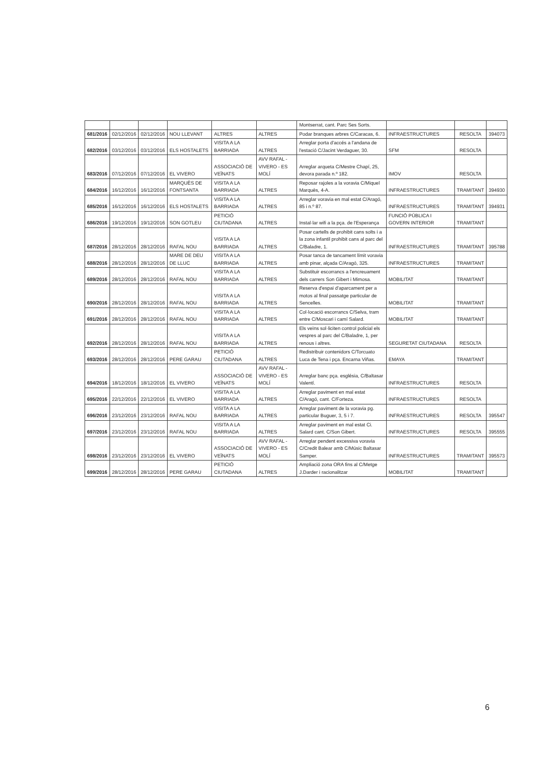| | | | | | | Montserrat, cant. Parc Ses Sorts. | | | |
| 681/2016 | 02/12/2016 | 02/12/2016 | NOU LLEVANT | ALTRES | ALTRES | Podar branques arbres C/Caracas, 6. | INFRAESTRUCTURES | RESOLTA | 394073 |
| 682/2016 | 03/12/2016 | 03/12/2016 | ELS HOSTALETS | VISITA A LA BARRIADA | ALTRES | Arreglar porta d'accés a l'andana de l'estació C/Jacint Verdaguer, 30. | SFM | RESOLTA | |
| 683/2016 | 07/12/2016 | 07/12/2016 | EL VIVERO | ASSOCIACIÓ DE VEÏNATS | AVV RAFAL - VIVERO - ES MOLÍ | Arreglar arqueta C/Mestre Chapí, 25, devora parada n.º 182. | IMOV | RESOLTA | |
| 684/2016 | 16/12/2016 | 16/12/2016 | MARQUÈS DE FONTSANTA | VISITA A LA BARRIADA | ALTRES | Reposar rajoles a la voravia C/Miquel Marquès, 4-A. | INFRAESTRUCTURES | TRAMITANT | 394930 |
| 685/2016 | 16/12/2016 | 16/12/2016 | ELS HOSTALETS | VISITA A LA BARRIADA | ALTRES | Arreglar voravia en mal estat C/Aragó, 85 i n.º 87. | INFRAESTRUCTURES | TRAMITANT | 394931 |
| 686/2016 | 19/12/2016 | 19/12/2016 | SON GOTLEU | PETICIÓ CIUTADANA | ALTRES | Instal·lar wifi a la pça. de l'Esperança | FUNCIÓ PÚBLICA I GOVERN INTERIOR | TRAMITANT | |
| 687/2016 | 28/12/2016 | 28/12/2016 | RAFAL NOU | VISITA A LA BARRIADA | ALTRES | Posar cartells de prohibit cans solts i a la zona infantil prohibit cans al parc del C/Baladre, 1. | INFRAESTRUCTURES | TRAMITANT | 395788 |
| 688/2016 | 28/12/2016 | 28/12/2016 | MARE DE DEU DE LLUC | VISITA A LA BARRIADA | ALTRES | Posar tanca de tancament límit voravia amb pinar, alçada C/Aragó, 325. | INFRAESTRUCTURES | TRAMITANT | |
| 689/2016 | 28/12/2016 | 28/12/2016 | RAFAL NOU | VISITA A LA BARRIADA | ALTRES | Substituir escorrancs a l'encreuament dels carrers Son Gibert i Mimosa. | MOBILITAT | TRAMITANT | |
| 690/2016 | 28/12/2016 | 28/12/2016 | RAFAL NOU | VISITA A LA BARRIADA | ALTRES | Reserva d'espai d'aparcament per a motos al final passatge particular de Sencelles. | MOBILITAT | TRAMITANT | |
| 691/2016 | 28/12/2016 | 28/12/2016 | RAFAL NOU | VISITA A LA BARRIADA | ALTRES | Col·locació escorrancs C/Selva, tram entre C/Moscari i camí Salard. | MOBILITAT | TRAMITANT | |
| 692/2016 | 28/12/2016 | 28/12/2016 | RAFAL NOU | VISITA A LA BARRIADA | ALTRES | Els veïns sol·liciten control policial els vespres al parc del C/Baladre, 1, per renous i altres. | SEGURETAT CIUTADANA | RESOLTA | |
| 693/2016 | 28/12/2016 | 28/12/2016 | PERE GARAU | PETICIÓ CIUTADANA | ALTRES | Redistribuir contenidors C/Torcuato Luca de Tena i pça. Encarna Viñas. | EMAYA | TRAMITANT | |
| 694/2016 | 18/12/2016 | 18/12/2016 | EL VIVERO | ASSOCIACIÓ DE VEÏNATS | AVV RAFAL - VIVERO - ES MOLÍ | Arreglar banc pça. església, C/Baltasar Valentí. | INFRAESTRUCTURES | RESOLTA | |
| 695/2016 | 22/12/2016 | 22/12/2016 | EL VIVERO | VISITA A LA BARRIADA | ALTRES | Arreglar paviment en mal estat C/Aragó, cant. C/Forteza. | INFRAESTRUCTURES | RESOLTA | |
| 696/2016 | 23/12/2016 | 23/12/2016 | RAFAL NOU | VISITA A LA BARRIADA | ALTRES | Arreglar paviment de la voravia pg. particular Buguer, 3, 5 i 7. | INFRAESTRUCTURES | RESOLTA | 395547 |
| 697/2016 | 23/12/2016 | 23/12/2016 | RAFAL NOU | VISITA A LA BARRIADA | ALTRES | Arreglar paviment en mal estat Ci. Salard cant. C/Son Gibert. | INFRAESTRUCTURES | RESOLTA | 395555 |
| 698/2016 | 23/12/2016 | 23/12/2016 | EL VIVERO | ASSOCIACIÓ DE VEÏNATS | AVV RAFAL - VIVERO - ES MOLÍ | Arreglar pendent excessiva voravia C/Credit Balear amb C/Músic Baltasar Samper. | INFRAESTRUCTURES | TRAMITANT | 395573 |
| 699/2016 | 28/12/2016 | 28/12/2016 | PERE GARAU | PETICIÓ CIUTADANA | ALTRES | Ampliació zona ORA fins al C/Metge J.Darder i racionalitzar | MOBILITAT | TRAMITANT | |
6